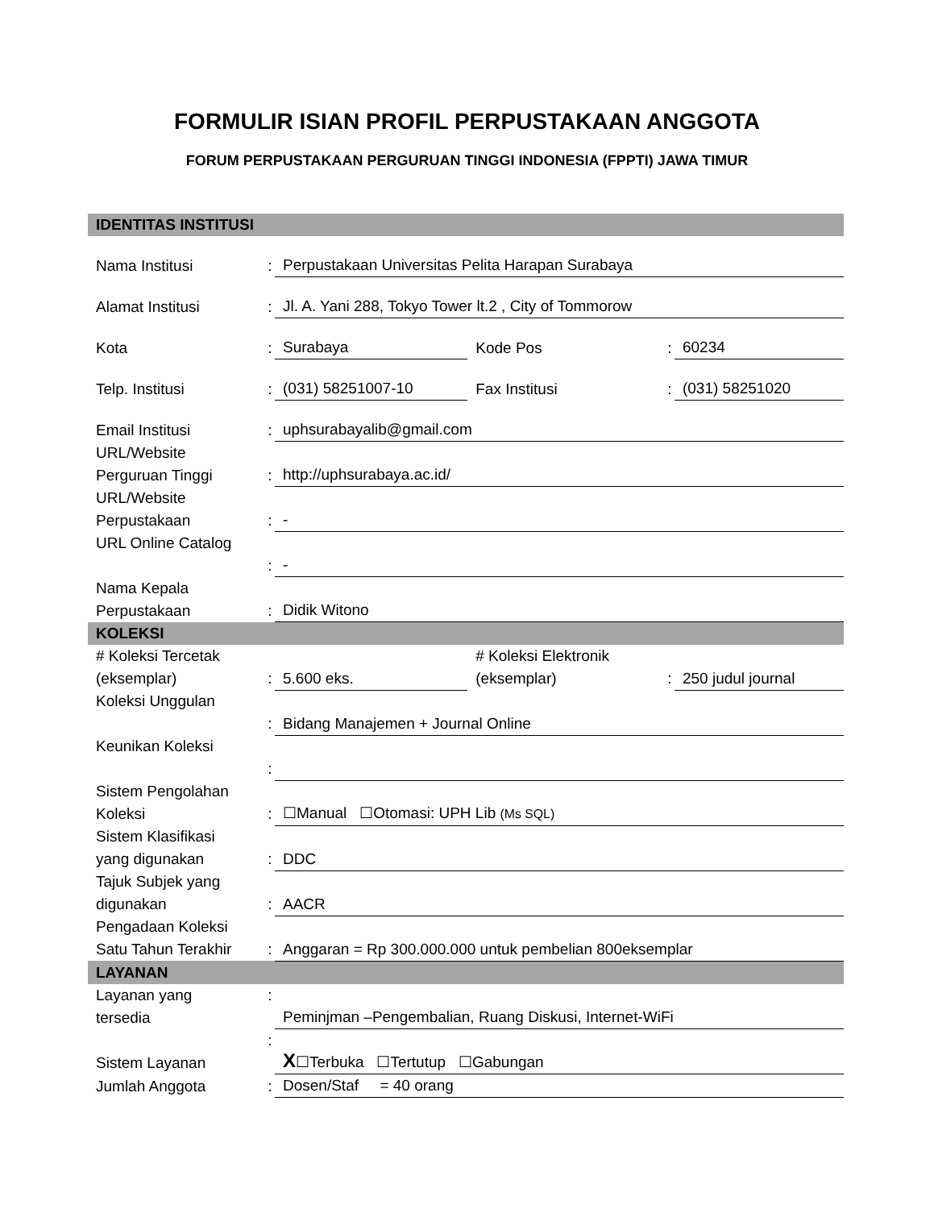FORMULIR ISIAN PROFIL PERPUSTAKAAN ANGGOTA
FORUM PERPUSTAKAAN PERGURUAN TINGGI INDONESIA (FPPTI) JAWA TIMUR
| IDENTITAS INSTITUSI | | | | | |
| Nama Institusi | : | Perpustakaan Universitas Pelita Harapan Surabaya | | | |
| Alamat Institusi | : | Jl. A. Yani 288, Tokyo Tower lt.2 , City of Tommorow | | | |
| Kota | : | Surabaya | Kode Pos | : | 60234 |
| Telp. Institusi | : | (031) 58251007-10 | Fax Institusi | : | (031) 58251020 |
| Email Institusi | : | uphsurabayalib@gmail.com | | | |
| URL/Website Perguruan Tinggi | : | http://uphsurabaya.ac.id/ | | | |
| URL/Website Perpustakaan | : | - | | | |
| URL Online Catalog | : | - | | | |
| Nama Kepala Perpustakaan | : | Didik Witono | | | |
| KOLEKSI | | | | | |
| # Koleksi Tercetak (eksemplar) | : | 5.600 eks. | # Koleksi Elektronik (eksemplar) | : | 250 judul journal |
| Koleksi Unggulan | : | Bidang Manajemen + Journal Online | | | |
| Keunikan Koleksi | : | | | | |
| Sistem Pengolahan Koleksi | : | ☐Manual ☐Otomasi: UPH Lib (Ms SQL) | | | |
| Sistem Klasifikasi yang digunakan | : | DDC | | | |
| Tajuk Subjek yang digunakan | : | AACR | | | |
| Pengadaan Koleksi Satu Tahun Terakhir | : | Anggaran = Rp 300.000.000 untuk pembelian 800eksemplar | | | |
| LAYANAN | | | | | |
| Layanan yang tersedia | : | Peminjman –Pengembalian, Ruang Diskusi, Internet-WiFi | | | |
| Sistem Layanan | : | X ☐Terbuka ☐Tertutup ☐Gabungan | | | |
| Jumlah Anggota | : | Dosen/Staf = 40 orang | | | |